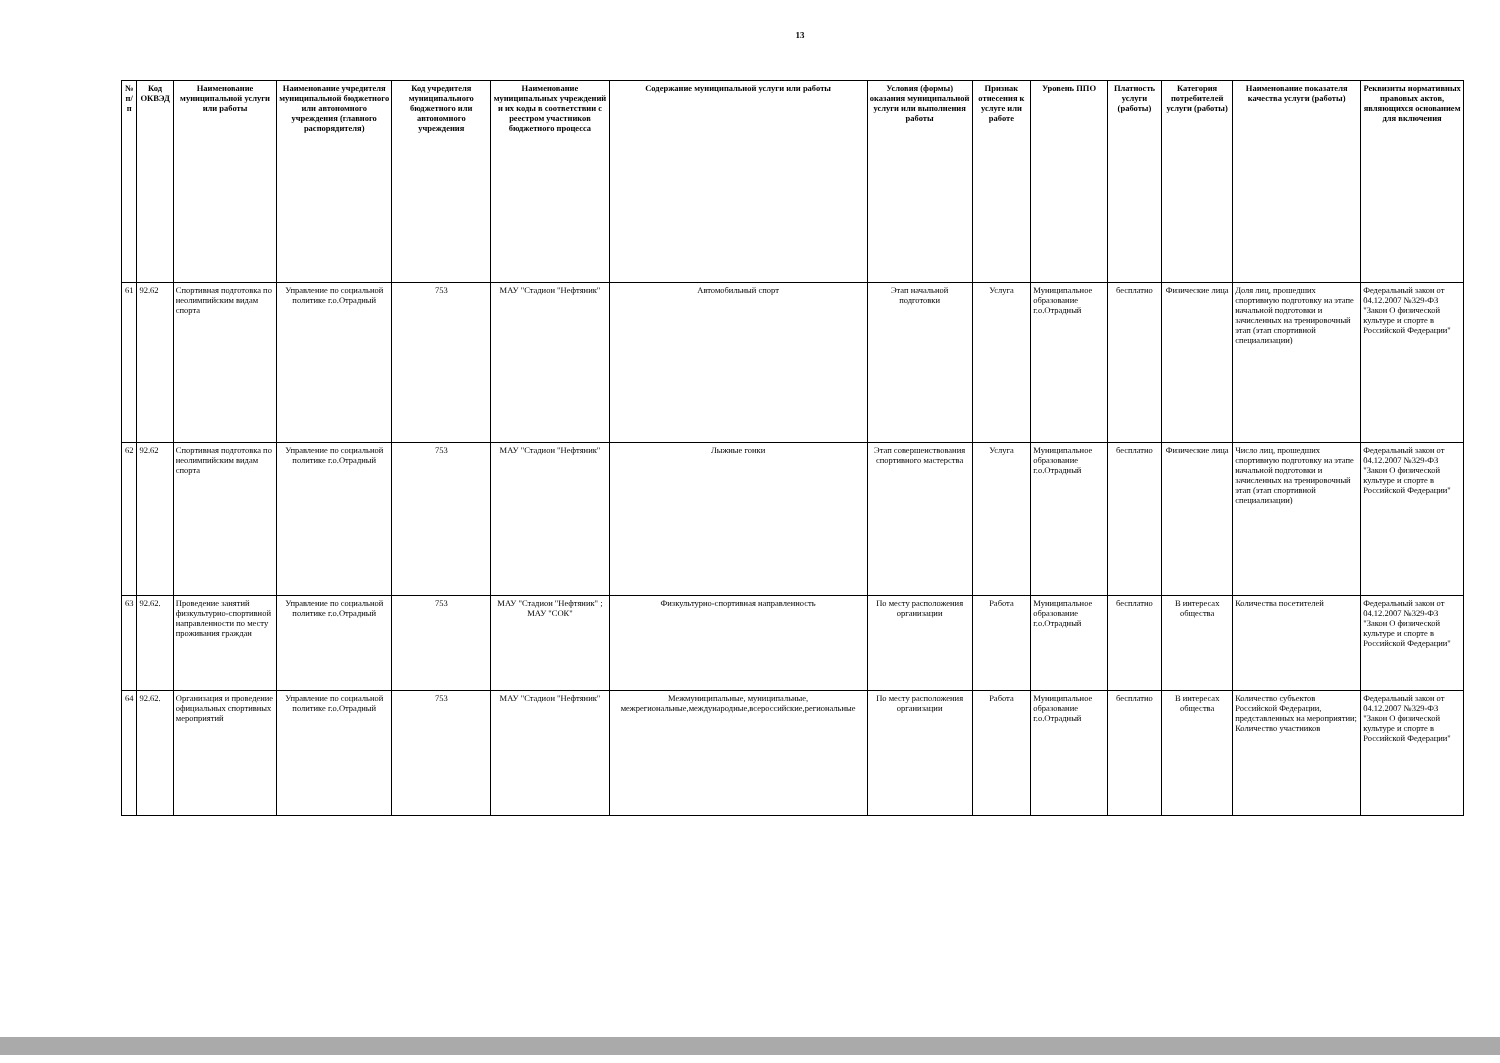13
| № п/п | Код ОКВЭД | Наименование муниципальной услуги или работы | Наименование учредителя муниципальной бюджетного или автономного учреждения (главного распорядителя) | Код учредителя муниципального бюджетного или автономного учреждения | Наименование муниципальных учреждений и их коды в соответствии с реестром участников бюджетного процесса | Содержание муниципальной услуги или работы | Условия (формы) оказания муниципальной услуги или выполнения работы | Признак отнесения к услуге или работе | Уровень ППО | Платность услуги (работы) | Категория потребителей услуги (работы) | Наименование показателя качества услуги (работы) | Реквизиты нормативных правовых актов, являющихся основанием для включения |
| --- | --- | --- | --- | --- | --- | --- | --- | --- | --- | --- | --- | --- | --- |
| 61 | 92.62 | Спортивная подготовка по неолимпийским видам спорта | Управление по социальной политике г.о.Отрадный | 753 | МАУ "Стадион "Нефтяник" | Автомобильный спорт | Этап начальной подготовки | Услуга | Муниципальное образование г.о.Отрадный | бесплатно | Физические лица | Доля лиц, прошедших спортивную подготовку на этапе начальной подготовки и зачисленных на тренировочный этап (этап спортивной специализации) | Федеральный закон от 04.12.2007 №329-ФЗ "Закон О физической культуре и спорте в Российской Федерации" |
| 62 | 92.62 | Спортивная подготовка по неолимпийским видам спорта | Управление по социальной политике г.о.Отрадный | 753 | МАУ "Стадион "Нефтяник" | Лыжные гонки | Этап совершенствования спортивного мастерства | Услуга | Муниципальное образование г.о.Отрадный | бесплатно | Физические лица | Число лиц, прошедших спортивную подготовку на этапе начальной подготовки и зачисленных на тренировочный этап (этап спортивной специализации) | Федеральный закон от 04.12.2007 №329-ФЗ "Закон О физической культуре и спорте в Российской Федерации" |
| 63 | 92.62. | Проведение занятий физкультурно-спортивной направленности по месту проживания граждан | Управление по социальной политике г.о.Отрадный | 753 | МАУ "Стадион "Нефтяник" ; МАУ "СОК" | Физкультурно-спортивная направленность | По месту расположения организации | Работа | Муниципальное образование г.о.Отрадный | бесплатно | В интересах общества | Количества посетителей | Федеральный закон от 04.12.2007 №329-ФЗ "Закон О физической культуре и спорте в Российской Федерации" |
| 64 | 92.62. | Организация и проведение официальных спортивных мероприятий | Управление по социальной политике г.о.Отрадный | 753 | МАУ "Стадион "Нефтяник" | Межмуниципальные, муниципальные, межрегиональные,международные,всероссийские,региональные | По месту расположения организации | Работа | Муниципальное образование г.о.Отрадный | бесплатно | В интересах общества | Количество субъектов Российской Федерации, представленных на мероприятии; Количество участников | Федеральный закон от 04.12.2007 №329-ФЗ "Закон О физической культуре и спорте в Российской Федерации" |